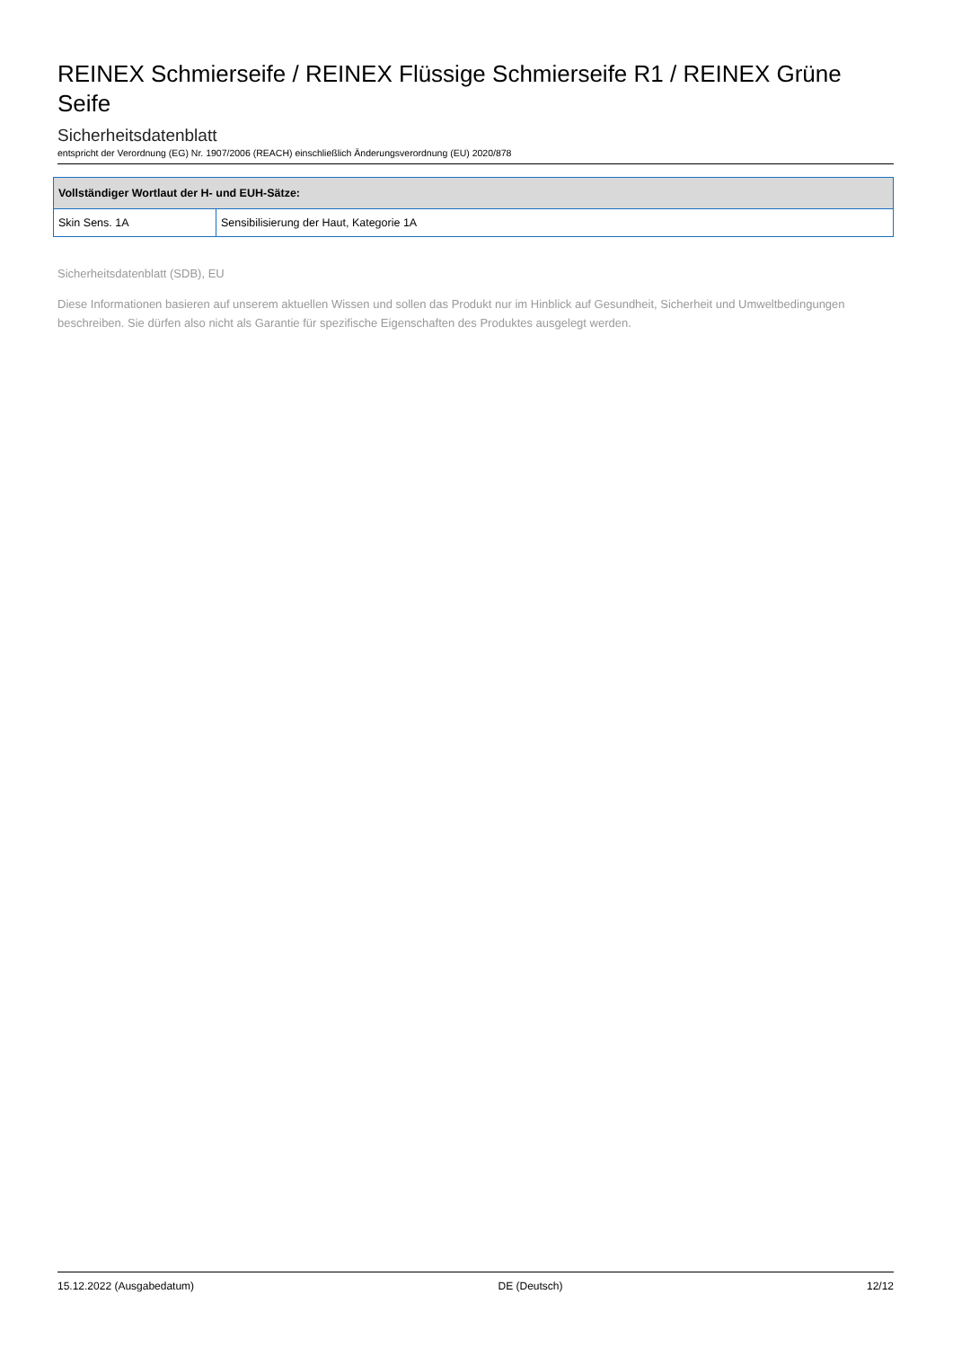REINEX Schmierseife / REINEX Flüssige Schmierseife R1 / REINEX Grüne Seife
Sicherheitsdatenblatt
entspricht der Verordnung (EG) Nr. 1907/2006 (REACH) einschließlich Änderungsverordnung (EU) 2020/878
| Vollständiger Wortlaut der H- und EUH-Sätze: | |
| --- | --- |
| Skin Sens. 1A | Sensibilisierung der Haut, Kategorie 1A |
Sicherheitsdatenblatt (SDB), EU
Diese Informationen basieren auf unserem aktuellen Wissen und sollen das Produkt nur im Hinblick auf Gesundheit, Sicherheit und Umweltbedingungen beschreiben. Sie dürfen also nicht als Garantie für spezifische Eigenschaften des Produktes ausgelegt werden.
15.12.2022 (Ausgabedatum) DE (Deutsch) 12/12